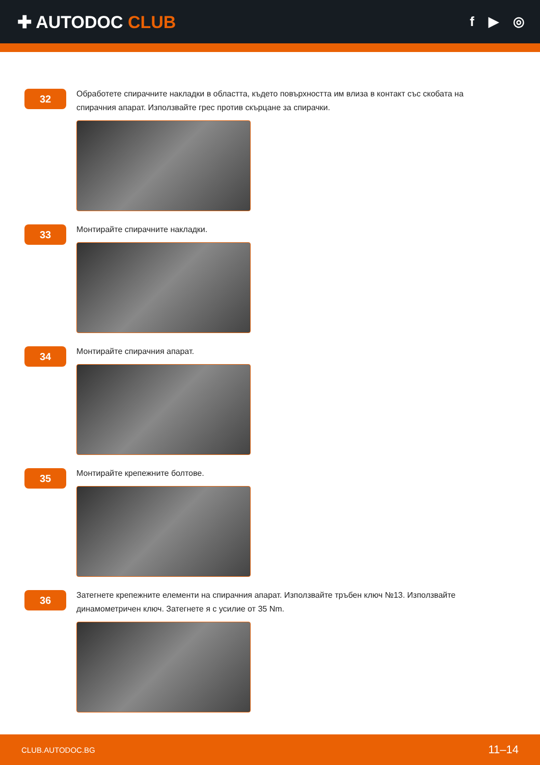✚ AUTODOC CLUB
f ▶ ◎
32
Обработете спирачните накладки в областта, където повърхността им влиза в контакт със скобата на спирачния апарат. Използвайте грес против скърцане за спирачки.
33
Монтирайте спирачните накладки.
34
Монтирайте спирачния апарат.
35
Монтирайте крепежните болтове.
36
Затегнете крепежните елементи на спирачния апарат. Използвайте тръбен ключ №13. Използвайте динамометричен ключ. Затегнете я с усилие от 35 Nm.
CLUB.AUTODOC.BG 11–14